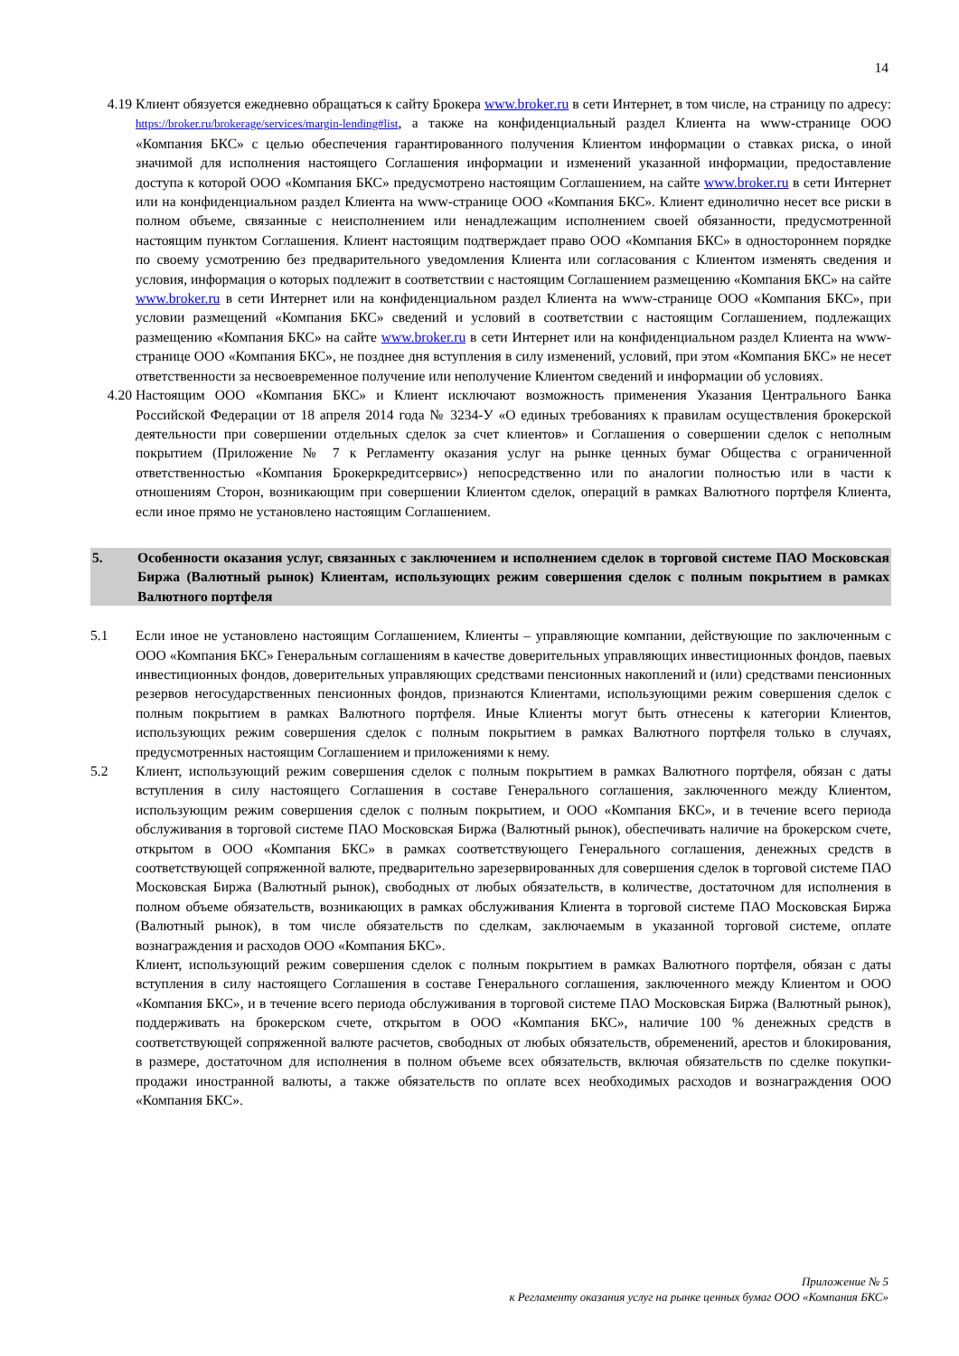14
4.19 Клиент обязуется ежедневно обращаться к сайту Брокера www.broker.ru в сети Интернет, в том числе, на страницу по адресу: https://broker.ru/brokerage/services/margin-lending#list, а также на конфиденциальный раздел Клиента на www-странице ООО «Компания БКС» с целью обеспечения гарантированного получения Клиентом информации о ставках риска, о иной значимой для исполнения настоящего Соглашения информации и изменений указанной информации, предоставление доступа к которой ООО «Компания БКС» предусмотрено настоящим Соглашением, на сайте www.broker.ru в сети Интернет или на конфиденциальном раздел Клиента на www-странице ООО «Компания БКС». Клиент единолично несет все риски в полном объеме, связанные с неисполнением или ненадлежащим исполнением своей обязанности, предусмотренной настоящим пунктом Соглашения. Клиент настоящим подтверждает право ООО «Компания БКС» в одностороннем порядке по своему усмотрению без предварительного уведомления Клиента или согласования с Клиентом изменять сведения и условия, информация о которых подлежит в соответствии с настоящим Соглашением размещению «Компания БКС» на сайте www.broker.ru в сети Интернет или на конфиденциальном раздел Клиента на www-странице ООО «Компания БКС», при условии размещений «Компания БКС» сведений и условий в соответствии с настоящим Соглашением, подлежащих размещению «Компания БКС» на сайте www.broker.ru в сети Интернет или на конфиденциальном раздел Клиента на www-странице ООО «Компания БКС», не позднее дня вступления в силу изменений, условий, при этом «Компания БКС» не несет ответственности за несвоевременное получение или неполучение Клиентом сведений и информации об условиях.
4.20 Настоящим ООО «Компания БКС» и Клиент исключают возможность применения Указания Центрального Банка Российской Федерации от 18 апреля 2014 года № 3234-У «О единых требованиях к правилам осуществления брокерской деятельности при совершении отдельных сделок за счет клиентов» и Соглашения о совершении сделок с неполным покрытием (Приложение № 7 к Регламенту оказания услуг на рынке ценных бумаг Общества с ограниченной ответственностью «Компания Брокеркредитсервис») непосредственно или по аналогии полностью или в части к отношениям Сторон, возникающим при совершении Клиентом сделок, операций в рамках Валютного портфеля Клиента, если иное прямо не установлено настоящим Соглашением.
5. Особенности оказания услуг, связанных с заключением и исполнением сделок в торговой системе ПАО Московская Биржа (Валютный рынок) Клиентам, использующих режим совершения сделок с полным покрытием в рамках Валютного портфеля
5.1 Если иное не установлено настоящим Соглашением, Клиенты – управляющие компании, действующие по заключенным с ООО «Компания БКС» Генеральным соглашениям в качестве доверительных управляющих инвестиционных фондов, паевых инвестиционных фондов, доверительных управляющих средствами пенсионных накоплений и (или) средствами пенсионных резервов негосударственных пенсионных фондов, признаются Клиентами, использующими режим совершения сделок с полным покрытием в рамках Валютного портфеля. Иные Клиенты могут быть отнесены к категории Клиентов, использующих режим совершения сделок с полным покрытием в рамках Валютного портфеля только в случаях, предусмотренных настоящим Соглашением и приложениями к нему.
5.2 Клиент, использующий режим совершения сделок с полным покрытием в рамках Валютного портфеля, обязан с даты вступления в силу настоящего Соглашения в составе Генерального соглашения, заключенного между Клиентом, использующим режим совершения сделок с полным покрытием, и ООО «Компания БКС», и в течение всего периода обслуживания в торговой системе ПАО Московская Биржа (Валютный рынок), обеспечивать наличие на брокерском счете, открытом в ООО «Компания БКС» в рамках соответствующего Генерального соглашения, денежных средств в соответствующей сопряженной валюте, предварительно зарезервированных для совершения сделок в торговой системе ПАО Московская Биржа (Валютный рынок), свободных от любых обязательств, в количестве, достаточном для исполнения в полном объеме обязательств, возникающих в рамках обслуживания Клиента в торговой системе ПАО Московская Биржа (Валютный рынок), в том числе обязательств по сделкам, заключаемым в указанной торговой системе, оплате вознаграждения и расходов ООО «Компания БКС».
Клиент, использующий режим совершения сделок с полным покрытием в рамках Валютного портфеля, обязан с даты вступления в силу настоящего Соглашения в составе Генерального соглашения, заключенного между Клиентом и ООО «Компания БКС», и в течение всего периода обслуживания в торговой системе ПАО Московская Биржа (Валютный рынок), поддерживать на брокерском счете, открытом в ООО «Компания БКС», наличие 100 % денежных средств в соответствующей сопряженной валюте расчетов, свободных от любых обязательств, обременений, арестов и блокирования, в размере, достаточном для исполнения в полном объеме всех обязательств, включая обязательств по сделке покупки-продажи иностранной валюты, а также обязательств по оплате всех необходимых расходов и вознаграждения ООО «Компания БКС».
Приложение № 5
к Регламенту оказания услуг на рынке ценных бумаг ООО «Компания БКС»